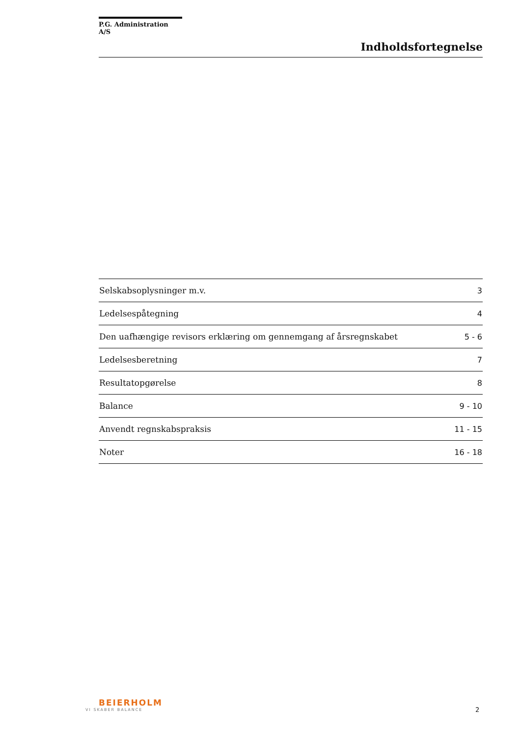P.G. Administration A/S
Indholdsfortegnelse
| Selskabsoplysninger m.v. | 3 |
| Ledelsespåtegning | 4 |
| Den uafhængige revisors erklæring om gennemgang af årsregnskabet | 5 - 6 |
| Ledelsesberetning | 7 |
| Resultatopgørelse | 8 |
| Balance | 9 - 10 |
| Anvendt regnskabspraksis | 11 - 15 |
| Noter | 16 - 18 |
BEIERHOLM
VI SKABER BALANCE
2